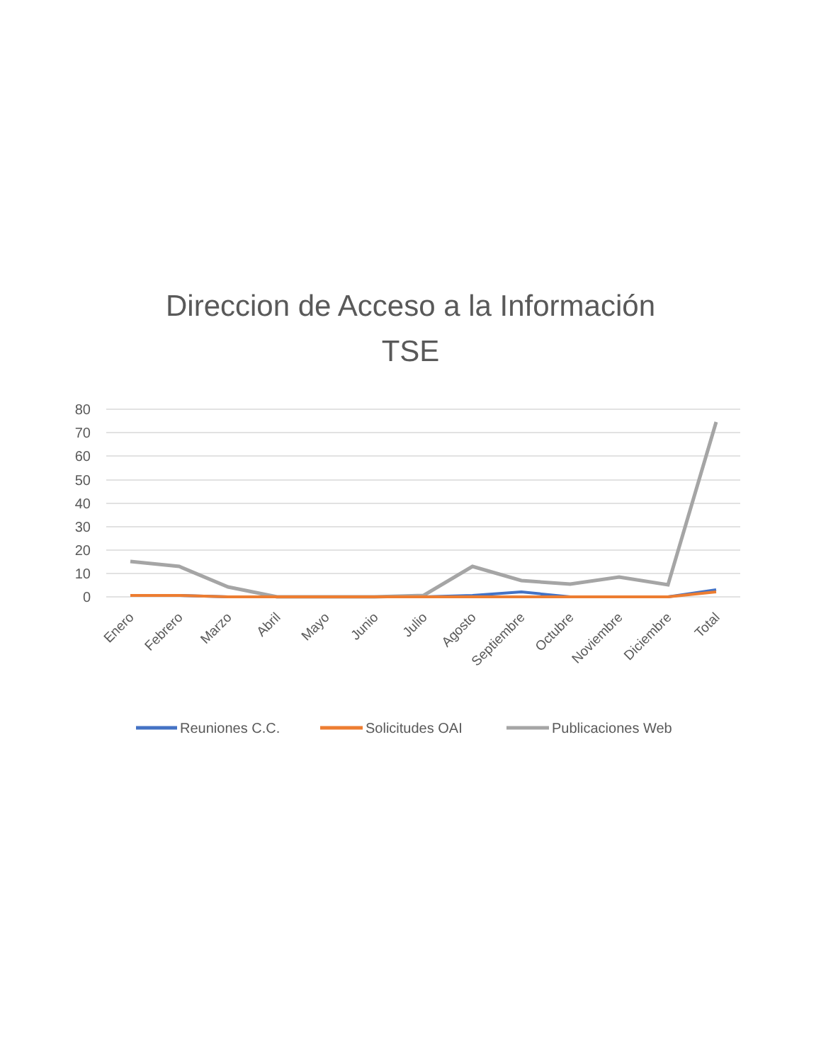Direccion de Acceso a la Información
TSE
80
70
60
50
40
30
20
10
0
Enero
Febrero
Marzo
Abril
Mayo
Junio
Julio
Agosto
Septiembre
Octubre
Noviembre
Diciembre
Total
Reuniones C.C.
Solicitudes OAI
Publicaciones Web